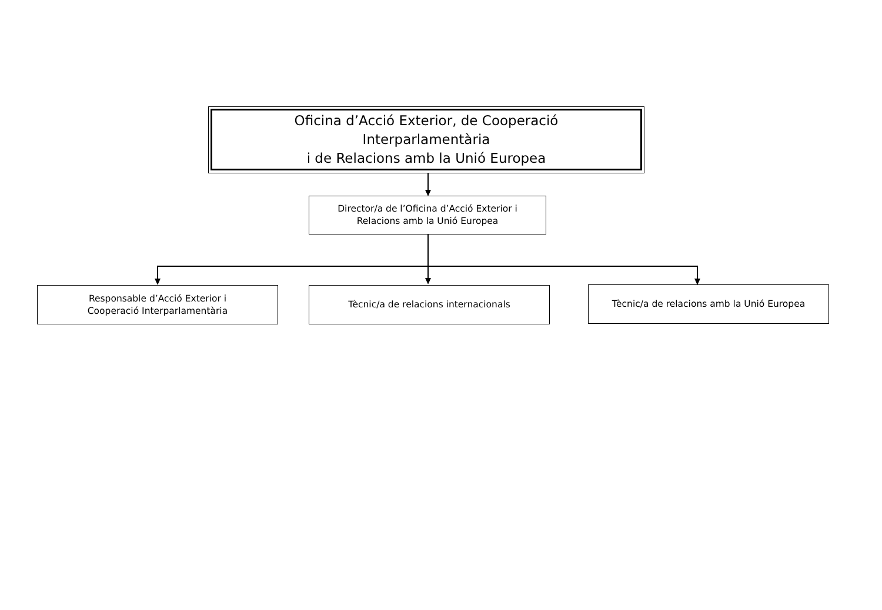Oficina d’Acció Exterior, de Cooperació
Interparlamentària
i de Relacions amb la Unió Europea
Director/a de l’Oficina d’Acció Exterior i
Relacions amb la Unió Europea
Responsable d’Acció Exterior i
Cooperació Interparlamentària
Tècnic/a de relacions internacionals Tècnic/a de relacions amb la Unió Europea